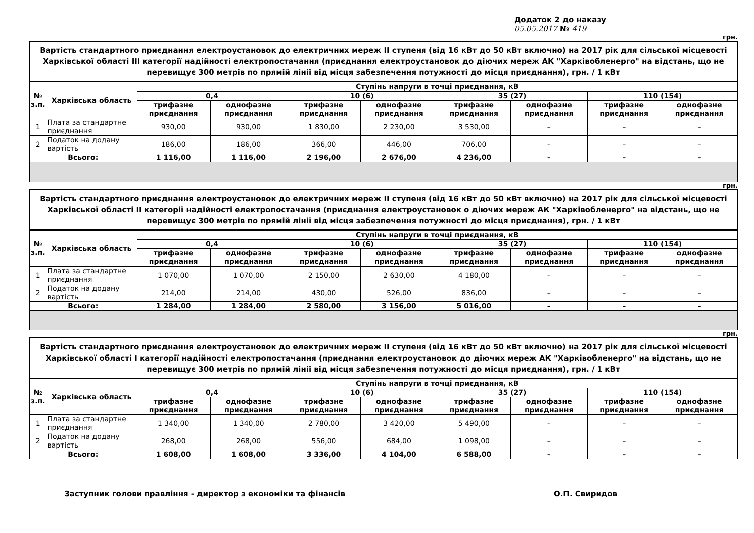Додаток 2 до наказу
05.05.2017 № 419
грн.
Вартість стандартного приєднання електроустановок до електричних мереж II ступеня (від 16 кВт до 50 кВт включно) на 2017 рік для сільської місцевості Харківської області III категорії надійності електропостачання (приєднання електроустановок до діючих мереж АК "Харківобленерго" на відстань, що не перевищує 300 метрів по прямій лінії від місця забезпечення потужності до місця приєднання), грн. / 1 кВт
| № з.п. | Харківська область | Ступінь напруги в точці приєднання, кВ | | | | | | | |
| --- | --- | --- | --- | --- | --- | --- | --- | --- | --- |
| | | 0,4 | | 10 (6) | | 35 (27) | | 110 (154) | |
| | | трифазне приєднання | однофазне приєднання | трифазне приєднання | однофазне приєднання | трифазне приєднання | однофазне приєднання | трифазне приєднання | однофазне приєднання |
| 1 | Плата за стандартне приєднання | 930,00 | 930,00 | 1 830,00 | 2 230,00 | 3 530,00 | – | – | – |
| 2 | Податок на додану вартість | 186,00 | 186,00 | 366,00 | 446,00 | 706,00 | – | – | – |
| Всього: | | 1 116,00 | 1 116,00 | 2 196,00 | 2 676,00 | 4 236,00 | – | – | – |
грн.
Вартість стандартного приєднання електроустановок до електричних мереж II ступеня (від 16 кВт до 50 кВт включно) на 2017 рік для сільської місцевості Харківської області II категорії надійності електропостачання (приєднання електроустановок о діючих мереж АК "Харківобленерго" на відстань, що не перевищує 300 метрів по прямій лінії від місця забезпечення потужності до місця приєднання), грн. / 1 кВт
| № з.п. | Харківська область | Ступінь напруги в точці приєднання, кВ | | | | | | | |
| --- | --- | --- | --- | --- | --- | --- | --- | --- | --- |
| | | 0,4 | | 10 (6) | | 35 (27) | | 110 (154) | |
| | | трифазне приєднання | однофазне приєднання | трифазне приєднання | однофазне приєднання | трифазне приєднання | однофазне приєднання | трифазне приєднання | однофазне приєднання |
| 1 | Плата за стандартне приєднання | 1 070,00 | 1 070,00 | 2 150,00 | 2 630,00 | 4 180,00 | – | – | – |
| 2 | Податок на додану вартість | 214,00 | 214,00 | 430,00 | 526,00 | 836,00 | – | – | – |
| Всього: | | 1 284,00 | 1 284,00 | 2 580,00 | 3 156,00 | 5 016,00 | – | – | – |
грн.
Вартість стандартного приєднання електроустановок до електричних мереж II ступеня (від 16 кВт до 50 кВт включно) на 2017 рік для сільської місцевості Харківської області I категорії надійності електропостачання (приєднання електроустановок до діючих мереж АК "Харківобленерго" на відстань, що не перевищує 300 метрів по прямій лінії від місця забезпечення потужності до місця приєднання), грн. / 1 кВт
| № з.п. | Харківська область | Ступінь напруги в точці приєднання, кВ | | | | | | | |
| --- | --- | --- | --- | --- | --- | --- | --- | --- | --- |
| | | 0,4 | | 10 (6) | | 35 (27) | | 110 (154) | |
| | | трифазне приєднання | однофазне приєднання | трифазне приєднання | однофазне приєднання | трифазне приєднання | однофазне приєднання | трифазне приєднання | однофазне приєднання |
| 1 | Плата за стандартне приєднання | 1 340,00 | 1 340,00 | 2 780,00 | 3 420,00 | 5 490,00 | – | – | – |
| 2 | Податок на додану вартість | 268,00 | 268,00 | 556,00 | 684,00 | 1 098,00 | – | – | – |
| Всього: | | 1 608,00 | 1 608,00 | 3 336,00 | 4 104,00 | 6 588,00 | – | – | – |
Заступник голови правління - директор з економіки та фінансів О.П. Свиридов